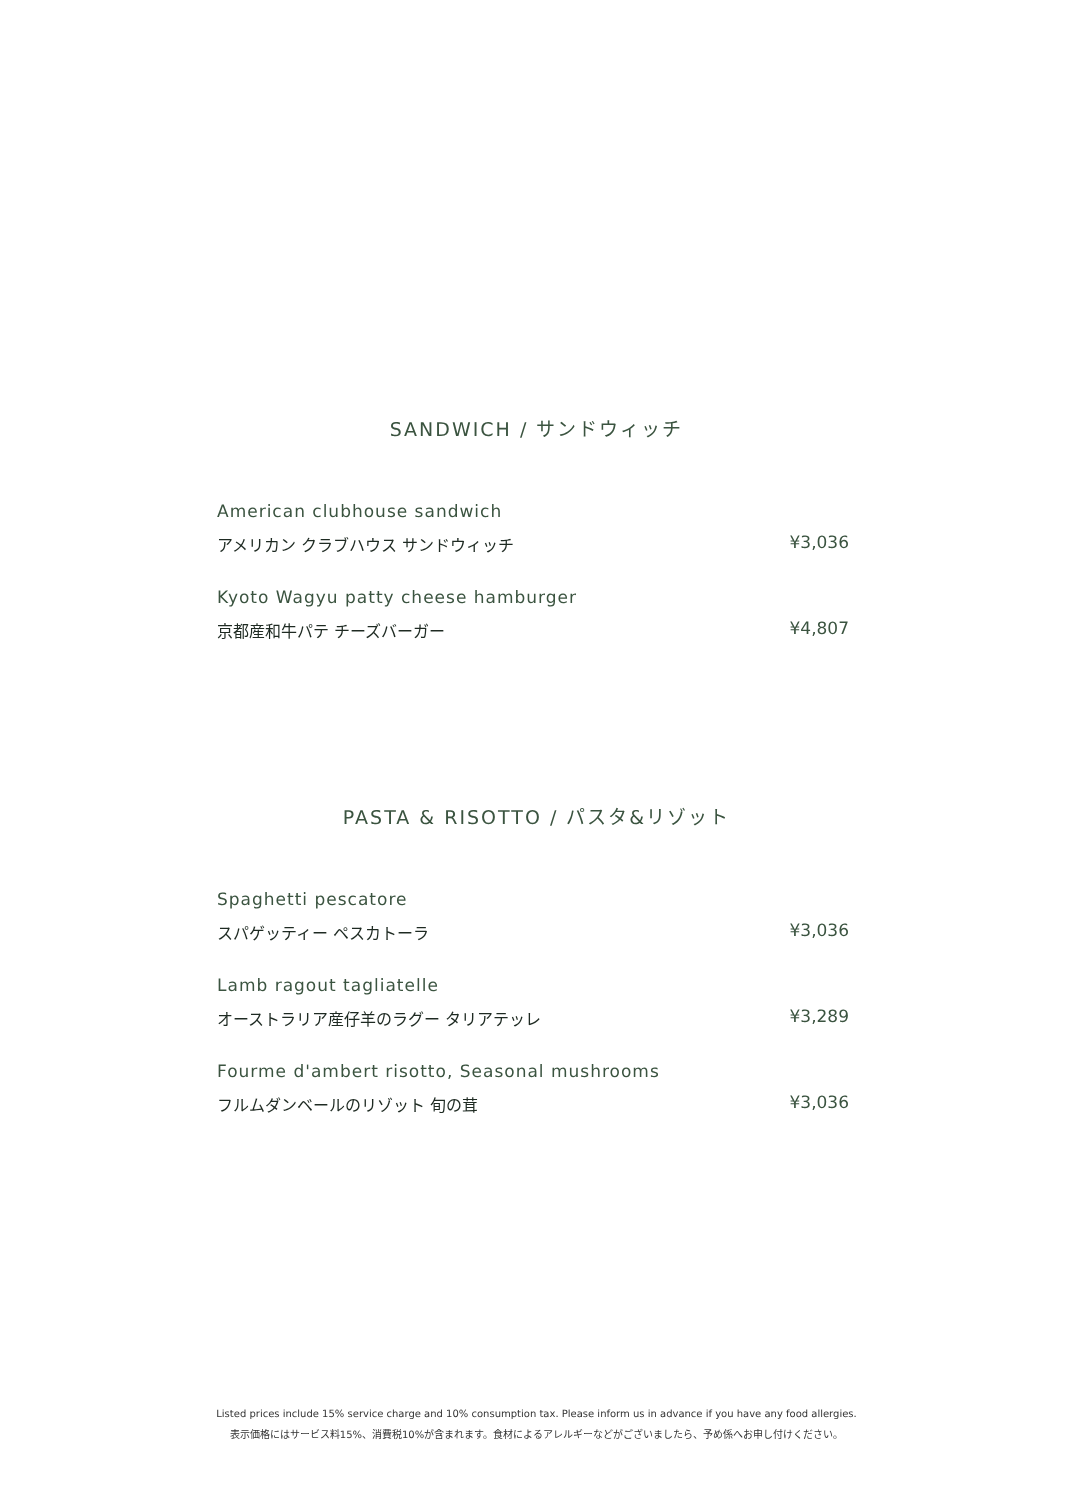SANDWICH / サンドウィッチ
American clubhouse sandwich
アメリカン クラブハウス サンドウィッチ ¥3,036
Kyoto Wagyu patty cheese hamburger
京都産和牛パテ チーズバーガー ¥4,807
PASTA & RISOTTO / パスタ&リゾット
Spaghetti pescatore
スパゲッティー ペスカトーラ ¥3,036
Lamb ragout tagliatelle
オーストラリア産仔羊のラグー タリアテッレ ¥3,289
Fourme d'ambert risotto, Seasonal mushrooms
フルムダンベールのリゾット 旬の茸 ¥3,036
Listed prices include 15% service charge and 10% consumption tax. Please inform us in advance if you have any food allergies.
表示価格にはサービス料15%、消費税10%が含まれます。食材によるアレルギーなどがございましたら、予め係へお申し付けください。